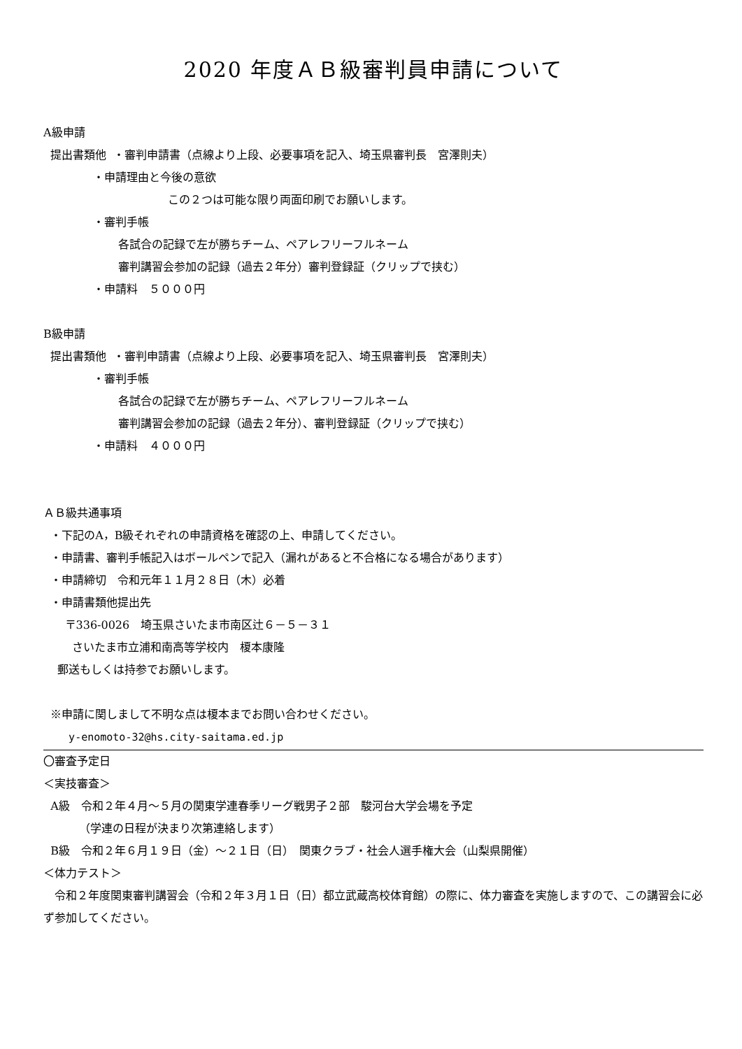2020 年度ＡＢ級審判員申請について
A級申請
提出書類他 ・審判申請書（点線より上段、必要事項を記入、埼玉県審判長　宮澤則夫）
・申請理由と今後の意欲
この２つは可能な限り両面印刷でお願いします。
・審判手帳
各試合の記録で左が勝ちチーム、ペアレフリーフルネーム
審判講習会参加の記録（過去２年分）審判登録証（クリップで挟む）
・申請料　５０００円
B級申請
提出書類他 ・審判申請書（点線より上段、必要事項を記入、埼玉県審判長　宮澤則夫）
・審判手帳
各試合の記録で左が勝ちチーム、ペアレフリーフルネーム
審判講習会参加の記録（過去２年分）、審判登録証（クリップで挟む）
・申請料　４０００円
ＡＢ級共通事項
・下記のA，B級それぞれの申請資格を確認の上、申請してください。
・申請書、審判手帳記入はボールペンで記入（漏れがあると不合格になる場合があります）
・申請締切　令和元年１１月２８日（木）必着
・申請書類他提出先
〒336-0026　埼玉県さいたま市南区辻６－５－３１
さいたま市立浦和南高等学校内　榎本康隆
郵送もしくは持参でお願いします。
※申請に関しまして不明な点は榎本までお問い合わせください。
y-enomoto-32@hs.city-saitama.ed.jp
〇審査予定日
＜実技審査＞
A級　令和２年４月～５月の関東学連春季リーグ戦男子２部　駿河台大学会場を予定
（学連の日程が決まり次第連絡します）
B級　令和２年６月１９日（金）～２１日（日）　関東クラブ・社会人選手権大会（山梨県開催）
＜体力テスト＞
令和２年度関東審判講習会（令和２年３月１日（日）都立武蔵高校体育館）の際に、体力審査を実施しますので、この講習会に必ず参加してください。